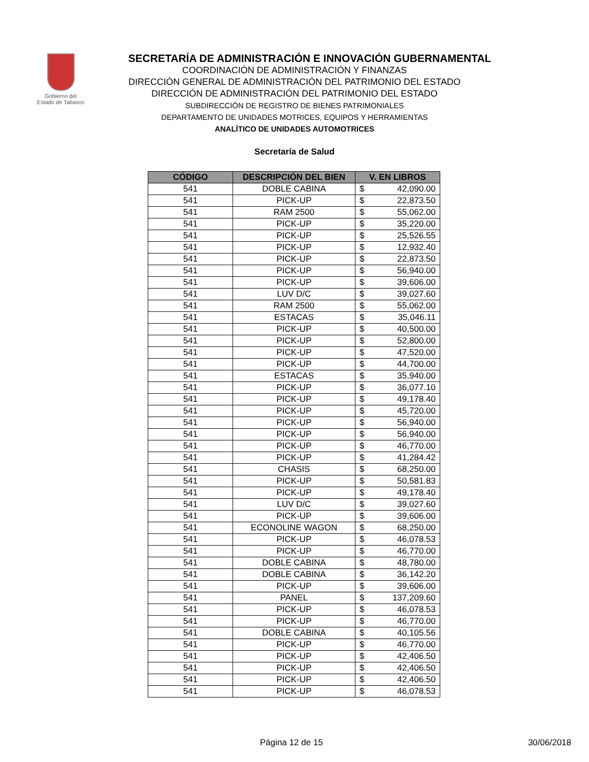Gobierno del
Estado de Tabasco
SECRETARÍA DE ADMINISTRACIÓN E INNOVACIÓN GUBERNAMENTAL
COORDINACIÓN DE ADMINISTRACIÓN Y FINANZAS
DIRECCIÓN GENERAL DE ADMINISTRACIÓN DEL PATRIMONIO DEL ESTADO
DIRECCIÓN DE ADMINISTRACIÓN DEL PATRIMONIO DEL ESTADO
SUBDIRECCIÓN DE REGISTRO DE BIENES PATRIMONIALES
DEPARTAMENTO DE UNIDADES MOTRICES, EQUIPOS Y HERRAMIENTAS
ANALÍTICO DE UNIDADES AUTOMOTRICES
Secretaría de Salud
| CÓDIGO | DESCRIPCIÓN DEL BIEN | V. EN LIBROS |
| --- | --- | --- |
| 541 | DOBLE CABINA | $ 42,090.00 |
| 541 | PICK-UP | $ 22,873.50 |
| 541 | RAM 2500 | $ 55,062.00 |
| 541 | PICK-UP | $ 35,220.00 |
| 541 | PICK-UP | $ 25,526.55 |
| 541 | PICK-UP | $ 12,932.40 |
| 541 | PICK-UP | $ 22,873.50 |
| 541 | PICK-UP | $ 56,940.00 |
| 541 | PICK-UP | $ 39,606.00 |
| 541 | LUV D/C | $ 39,027.60 |
| 541 | RAM 2500 | $ 55,062.00 |
| 541 | ESTACAS | $ 35,046.11 |
| 541 | PICK-UP | $ 40,500.00 |
| 541 | PICK-UP | $ 52,800.00 |
| 541 | PICK-UP | $ 47,520.00 |
| 541 | PICK-UP | $ 44,700.00 |
| 541 | ESTACAS | $ 35,940.00 |
| 541 | PICK-UP | $ 36,077.10 |
| 541 | PICK-UP | $ 49,178.40 |
| 541 | PICK-UP | $ 45,720.00 |
| 541 | PICK-UP | $ 56,940.00 |
| 541 | PICK-UP | $ 56,940.00 |
| 541 | PICK-UP | $ 46,770.00 |
| 541 | PICK-UP | $ 41,284.42 |
| 541 | CHASIS | $ 68,250.00 |
| 541 | PICK-UP | $ 50,581.83 |
| 541 | PICK-UP | $ 49,178.40 |
| 541 | LUV D/C | $ 39,027.60 |
| 541 | PICK-UP | $ 39,606.00 |
| 541 | ECONOLINE WAGON | $ 68,250.00 |
| 541 | PICK-UP | $ 46,078.53 |
| 541 | PICK-UP | $ 46,770.00 |
| 541 | DOBLE CABINA | $ 48,780.00 |
| 541 | DOBLE CABINA | $ 36,142.20 |
| 541 | PICK-UP | $ 39,606.00 |
| 541 | PANEL | $ 137,209.60 |
| 541 | PICK-UP | $ 46,078.53 |
| 541 | PICK-UP | $ 46,770.00 |
| 541 | DOBLE CABINA | $ 40,105.56 |
| 541 | PICK-UP | $ 46,770.00 |
| 541 | PICK-UP | $ 42,406.50 |
| 541 | PICK-UP | $ 42,406.50 |
| 541 | PICK-UP | $ 42,406.50 |
| 541 | PICK-UP | $ 46,078.53 |
Página 12 de 15 30/06/2018